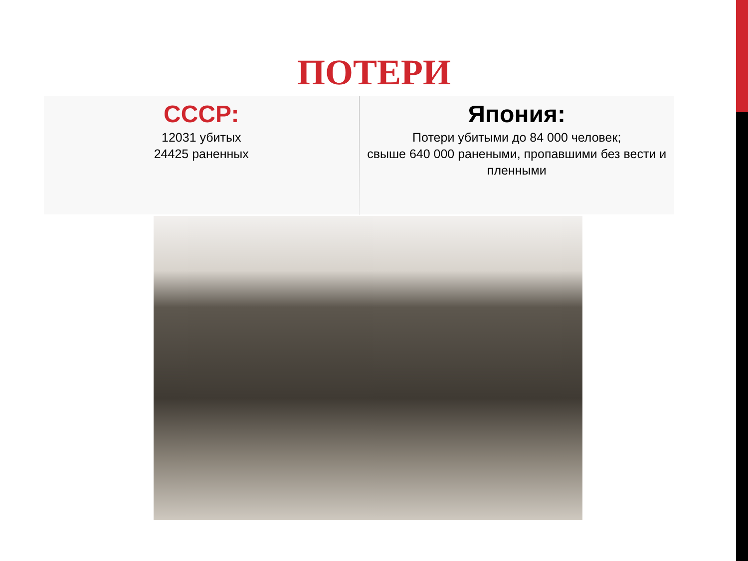ПОТЕРИ
СССР:
12031 убитых
24425 раненных
Япония:
Потери убитыми до 84 000 человек;
свыше 640 000 ранеными, пропавшими без вести и пленными